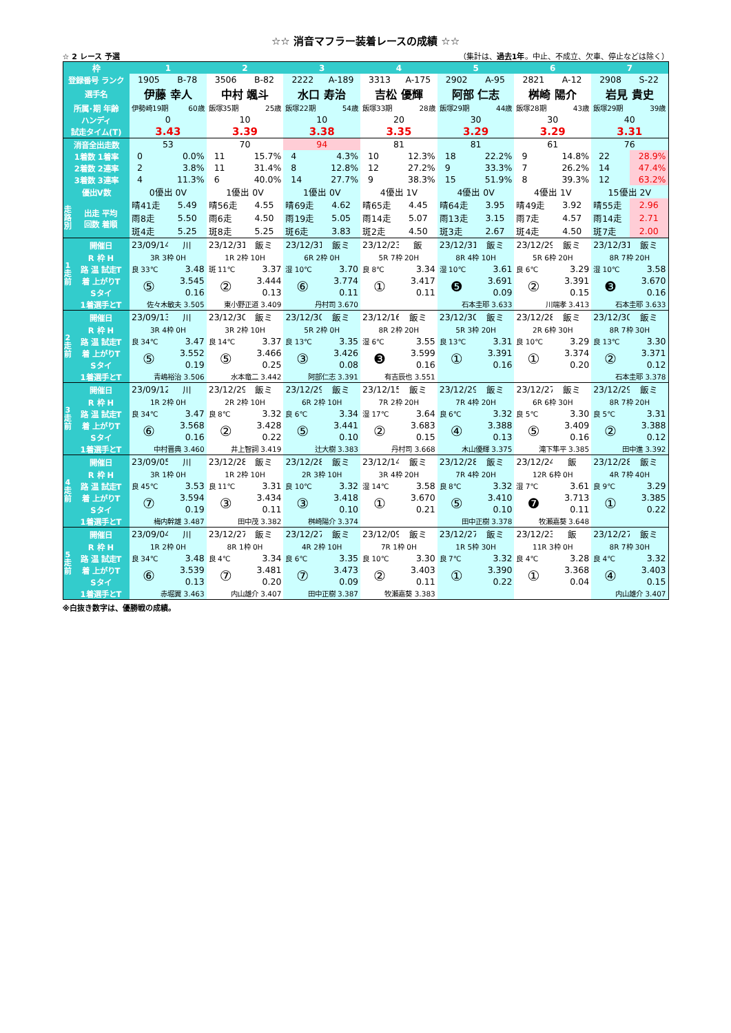☆☆ 消音マフラー装着レースの成績 ☆☆
☆ 2 レース 予選 （集計は、過去1年。中止、不成立、欠車、停止などは除く）
| 枠 | | 1 | | 2 | | 3 | | 4 | | 5 | | 6 | | 7 | |
| --- | --- | --- | --- | --- | --- | --- | --- | --- | --- | --- | --- | --- | --- | --- | --- |
| 登録番号 ランク | | 1905 | B-78 | 3506 | B-82 | 2222 | A-189 | 3313 | A-175 | 2902 | A-95 | 2821 | A-12 | 2908 | S-22 |
| 選手名 | | 伊藤 幸人 | | 中村 颯斗 | | 水口 寿治 | | 吉松 優輝 | | 阿部 仁志 | | 桝崎 陽介 | | 岩見 貴史 | |
| 所属･期 年齢 | | 伊勢崎19期 | 60歳 | 飯塚35期 | 25歳 | 飯塚22期 | 54歳 | 飯塚33期 | 28歳 | 飯塚29期 | 44歳 | 飯塚28期 | 43歳 | 飯塚29期 | 39歳 |
| ハンディ | | 0 | | 10 | | 10 | | 20 | | 30 | | 30 | | 40 | |
| 試走タイム(T) | | 3.43 | | 3.39 | | 3.38 | | 3.35 | | 3.29 | | 3.29 | | 3.31 | |
| 消音全出走数 | | 53 | | 70 | | 94 | | 81 | | 81 | | 61 | | 76 | |
| 1着数 1着率 | | 0 | 0.0% | 11 | 15.7% | 4 | 4.3% | 10 | 12.3% | 18 | 22.2% | 9 | 14.8% | 22 | 28.9% |
| 2着数 2連率 | | 2 | 3.8% | 11 | 31.4% | 8 | 12.8% | 12 | 27.2% | 9 | 33.3% | 7 | 26.2% | 14 | 47.4% |
| 3着数 3連率 | | 4 | 11.3% | 6 | 40.0% | 14 | 27.7% | 9 | 38.3% | 15 | 51.9% | 8 | 39.3% | 12 | 63.2% |
| 優出V数 | | 0優出 0V | | 1優出 0V | | 1優出 0V | | 4優出 1V | | 4優出 0V | | 4優出 1V | | 15優出 2V | |
| 走 路 別 | 出走 平均 回数 着順 | 晴41走 | 5.49 | 晴56走 | 4.55 | 晴69走 | 4.62 | 晴65走 | 4.45 | 晴64走 | 3.95 | 晴49走 | 3.92 | 晴55走 | 2.96 |
| | | 雨8走 | 5.50 | 雨6走 | 4.50 | 雨19走 | 5.05 | 雨14走 | 5.07 | 雨13走 | 3.15 | 雨7走 | 4.57 | 雨14走 | 2.71 |
| | | 斑4走 | 5.25 | 斑8走 | 5.25 | 斑6走 | 3.83 | 斑2走 | 4.50 | 斑3走 | 2.67 | 斑4走 | 4.50 | 斑7走 | 2.00 |
| 1 走 前 | 開催日 | 23/09/14 | 川 | 23/12/31 | 飯ミ | 23/12/31 | 飯ミ | 23/12/23 | 飯 | 23/12/31 | 飯ミ | 23/12/29 | 飯ミ | 23/12/31 | 飯ミ |
| | R 枠 H | 3R 3枠 0H | | 1R 2枠 10H | | 6R 2枠 0H | | 5R 7枠 20H | | 8R 4枠 10H | | 5R 6枠 20H | | 8R 7枠 20H | |
| | 路 温 試走T | 良 33℃ | 3.48 | 斑 11℃ | 3.37 | 湿 10℃ | 3.70 | 良 8℃ | 3.34 | 湿 10℃ | 3.61 | 良 6℃ | 3.29 | 湿 10℃ | 3.58 |
| | 着 上がりT | ⑤ | 3.545 | ② | 3.444 | ⑥ | 3.774 | ① | 3.417 | ❺ | 3.691 | ② | 3.391 | ❸ | 3.670 |
| | Sタイ | | 0.16 | | 0.13 | | 0.11 | | 0.11 | | 0.09 | | 0.15 | | 0.16 |
| | 1着選手とT | 佐々木敏夫 3.505 | | 東小野正道 3.409 | | 丹村司 3.670 | | | | 石本圭耶 3.633 | | 川端孝 3.413 | | 石本圭耶 3.633 | |
| 2 走 前 | 開催日 | 23/09/13 | 川 | 23/12/30 | 飯ミ | 23/12/30 | 飯ミ | 23/12/16 | 飯ミ | 23/12/30 | 飯ミ | 23/12/28 | 飯ミ | 23/12/30 | 飯ミ |
| | R 枠 H | 3R 4枠 0H | | 3R 2枠 10H | | 5R 2枠 0H | | 8R 2枠 20H | | 5R 3枠 20H | | 2R 6枠 30H | | 8R 7枠 30H | |
| | 路 温 試走T | 良 34℃ | 3.47 | 良 14℃ | 3.37 | 良 13℃ | 3.35 | 湿 6℃ | 3.55 | 良 13℃ | 3.31 | 良 10℃ | 3.29 | 良 13℃ | 3.30 |
| | 着 上がりT | ⑤ | 3.552 | ⑤ | 3.466 | ③ | 3.426 | ❸ | 3.599 | ① | 3.391 | ① | 3.374 | ② | 3.371 |
| | Sタイ | | 0.19 | | 0.25 | | 0.08 | | 0.16 | | 0.16 | | 0.20 | | 0.12 |
| | 1着選手とT | 青嶋裕治 3.506 | | 水本竜二 3.442 | | 阿部仁志 3.391 | | 有吉辰也 3.551 | | | | | | 石本圭耶 3.378 | |
| 3 走 前 | 開催日 | 23/09/12 | 川 | 23/12/29 | 飯ミ | 23/12/29 | 飯ミ | 23/12/15 | 飯ミ | 23/12/29 | 飯ミ | 23/12/27 | 飯ミ | 23/12/29 | 飯ミ |
| | R 枠 H | 1R 2枠 0H | | 2R 2枠 10H | | 6R 2枠 10H | | 7R 2枠 20H | | 7R 4枠 20H | | 6R 6枠 30H | | 8R 7枠 20H | |
| | 路 温 試走T | 良 34℃ | 3.47 | 良 8℃ | 3.32 | 良 6℃ | 3.34 | 湿 17℃ | 3.64 | 良 6℃ | 3.32 | 良 5℃ | 3.30 | 良 5℃ | 3.31 |
| | 着 上がりT | ⑥ | 3.568 | ② | 3.428 | ⑤ | 3.441 | ② | 3.683 | ④ | 3.388 | ⑤ | 3.409 | ② | 3.388 |
| | Sタイ | | 0.16 | | 0.22 | | 0.10 | | 0.15 | | 0.13 | | 0.16 | | 0.12 |
| | 1着選手とT | 中村晋典 3.460 | | 井上智詞 3.419 | | 辻大樹 3.383 | | 丹村司 3.668 | | 木山優輝 3.375 | | 滝下隼平 3.385 | | 田中進 3.392 | |
| 4 走 前 | 開催日 | 23/09/05 | 川 | 23/12/28 | 飯ミ | 23/12/28 | 飯ミ | 23/12/14 | 飯ミ | 23/12/28 | 飯ミ | 23/12/24 | 飯 | 23/12/28 | 飯ミ |
| | R 枠 H | 3R 1枠 0H | | 1R 2枠 10H | | 2R 3枠 10H | | 3R 4枠 20H | | 7R 4枠 20H | | 12R 6枠 0H | | 4R 7枠 40H | |
| | 路 温 試走T | 良 45℃ | 3.53 | 良 11℃ | 3.31 | 良 10℃ | 3.32 | 湿 14℃ | 3.58 | 良 8℃ | 3.32 | 湿 7℃ | 3.61 | 良 9℃ | 3.29 |
| | 着 上がりT | ⑦ | 3.594 | ③ | 3.434 | ③ | 3.418 | ① | 3.670 | ⑤ | 3.410 | ❼ | 3.713 | ① | 3.385 |
| | Sタイ | | 0.19 | | 0.11 | | 0.10 | | 0.21 | | 0.10 | | 0.11 | | 0.22 |
| | 1着選手とT | 梅内幹雄 3.487 | | 田中茂 3.382 | | 桝崎陽介 3.374 | | | | 田中正樹 3.378 | | 牧瀬嘉葵 3.648 | | | |
| 5 走 前 | 開催日 | 23/09/04 | 川 | 23/12/27 | 飯ミ | 23/12/27 | 飯ミ | 23/12/09 | 飯ミ | 23/12/27 | 飯ミ | 23/12/23 | 飯 | 23/12/27 | 飯ミ |
| | R 枠 H | 1R 2枠 0H | | 8R 1枠 0H | | 4R 2枠 10H | | 7R 1枠 0H | | 1R 5枠 30H | | 11R 3枠 0H | | 8R 7枠 30H | |
| | 路 温 試走T | 良 34℃ | 3.48 | 良 4℃ | 3.34 | 良 6℃ | 3.35 | 良 10℃ | 3.30 | 良 7℃ | 3.32 | 良 4℃ | 3.28 | 良 4℃ | 3.32 |
| | 着 上がりT | ⑥ | 3.539 | ⑦ | 3.481 | ⑦ | 3.473 | ② | 3.403 | ① | 3.390 | ① | 3.368 | ④ | 3.403 |
| | Sタイ | | 0.13 | | 0.20 | | 0.09 | | 0.11 | | 0.22 | | 0.04 | | 0.15 |
| | 1着選手とT | 赤堀翼 3.463 | | 内山雄介 3.407 | | 田中正樹 3.387 | | 牧瀬嘉葵 3.383 | | | | | | 内山雄介 3.407 | |
※白抜き数字は、優勝戦の成績。